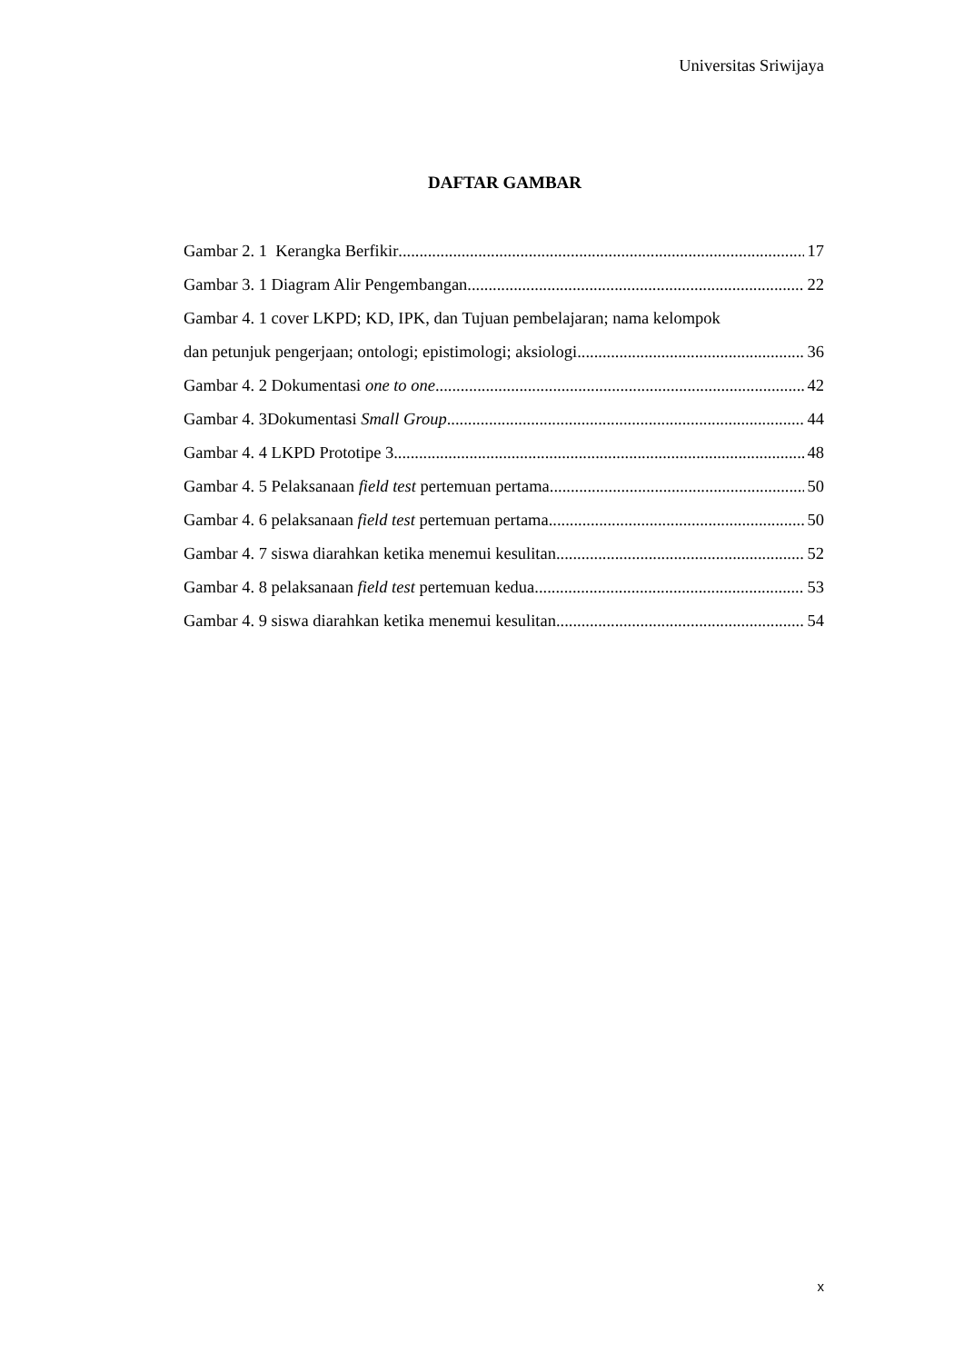Universitas Sriwijaya
DAFTAR GAMBAR
Gambar 2. 1 Kerangka Berfikir 17
Gambar 3. 1 Diagram Alir Pengembangan 22
Gambar 4. 1 cover LKPD; KD, IPK, dan Tujuan pembelajaran; nama kelompok
dan petunjuk pengerjaan; ontologi; epistimologi; aksiologi 36
Gambar 4. 2 Dokumentasi one to one 42
Gambar 4. 3Dokumentasi Small Group 44
Gambar 4. 4 LKPD Prototipe 3 48
Gambar 4. 5 Pelaksanaan field test pertemuan pertama 50
Gambar 4. 6 pelaksanaan field test pertemuan pertama 50
Gambar 4. 7 siswa diarahkan ketika menemui kesulitan 52
Gambar 4. 8 pelaksanaan field test pertemuan kedua 53
Gambar 4. 9 siswa diarahkan ketika menemui kesulitan 54
x